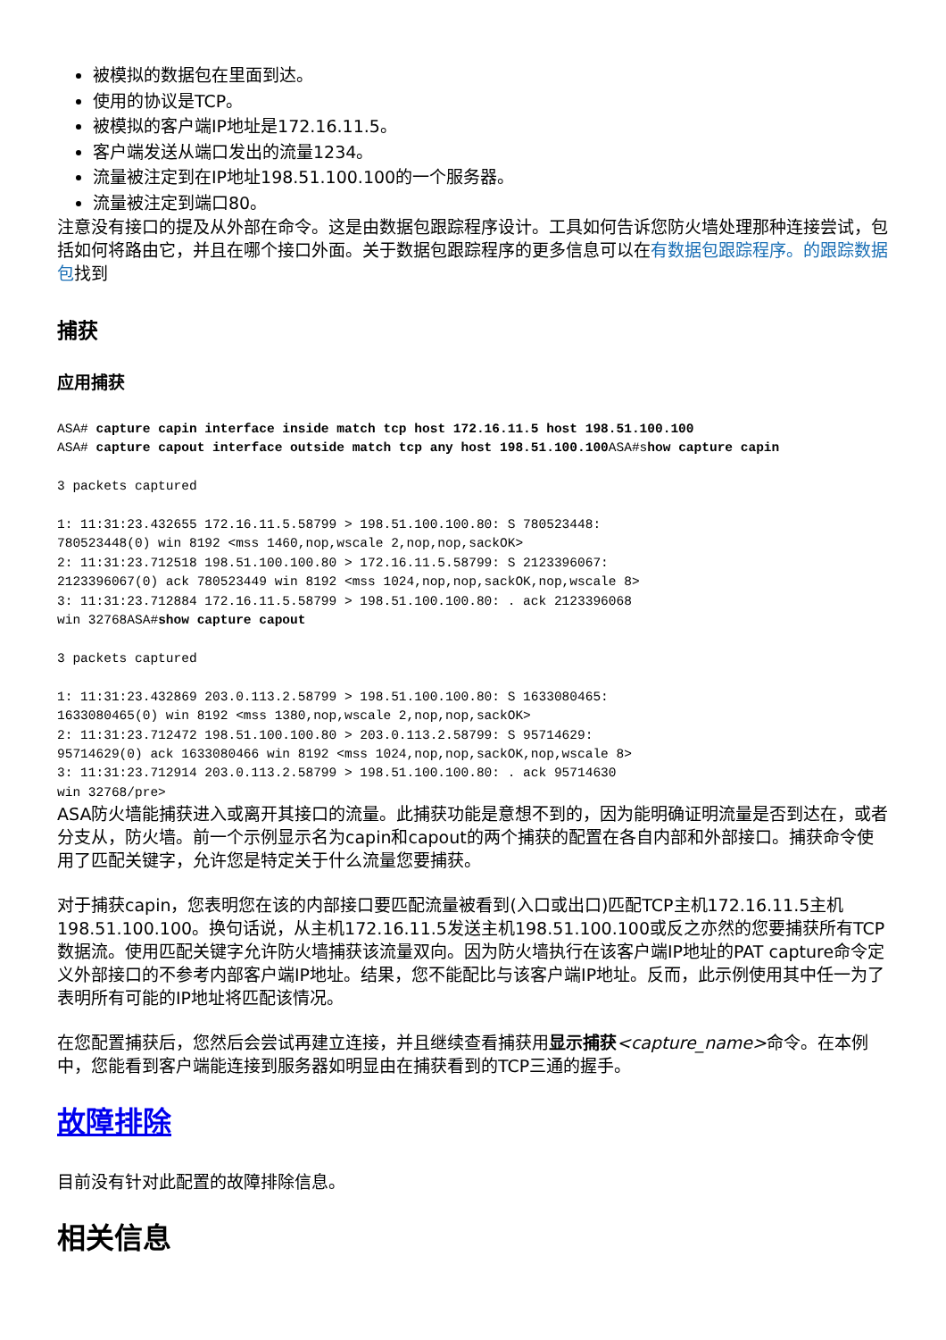被模拟的数据包在里面到达。
使用的协议是TCP。
被模拟的客户端IP地址是172.16.11.5。
客户端发送从端口发出的流量1234。
流量被注定到在IP地址198.51.100.100的一个服务器。
流量被注定到端口80。
注意没有接口的提及从外部在命令。这是由数据包跟踪程序设计。工具如何告诉您防火墙处理那种连接尝试，包括如何将路由它，并且在哪个接口外面。关于数据包跟踪程序的更多信息可以在有数据包跟踪程序。的跟踪数据包找到
捕获
应用捕获
ASA# capture capin interface inside match tcp host 172.16.11.5 host 198.51.100.100
ASA# capture capout interface outside match tcp any host 198.51.100.100 ASA#show capture capin

3 packets captured

1: 11:31:23.432655 172.16.11.5.58799 > 198.51.100.100.80: S 780523448:
780523448(0) win 8192 <mss 1460,nop,wscale 2,nop,nop,sackOK>
2: 11:31:23.712518 198.51.100.100.80 > 172.16.11.5.58799: S 2123396067:
2123396067(0) ack 780523449 win 8192 <mss 1024,nop,nop,sackOK,nop,wscale 8>
3: 11:31:23.712884 172.16.11.5.58799 > 198.51.100.100.80: . ack 2123396068
win 32768ASA#show capture capout

3 packets captured

1: 11:31:23.432869 203.0.113.2.58799 > 198.51.100.100.80: S 1633080465:
1633080465(0) win 8192 <mss 1380,nop,wscale 2,nop,nop,sackOK>
2: 11:31:23.712472 198.51.100.100.80 > 203.0.113.2.58799: S 95714629:
95714629(0) ack 1633080466 win 8192 <mss 1024,nop,nop,sackOK,nop,wscale 8>
3: 11:31:23.712914 203.0.113.2.58799 > 198.51.100.100.80: . ack 95714630
win 32768/pre>
ASA防火墙能捕获进入或离开其接口的流量。此捕获功能是意想不到的，因为能明确证明流量是否到达在，或者分支从，防火墙。前一个示例显示名为capin和capout的两个捕获的配置在各自内部和外部接口。捕获命令使用了匹配关键字，允许您是特定关于什么流量您要捕获。
对于捕获capin，您表明您在该的内部接口要匹配流量被看到(入口或出口)匹配TCP主机172.16.11.5主机198.51.100.100。换句话说，从主机172.16.11.5发送主机198.51.100.100或反之亦然的您要捕获所有TCP数据流。使用匹配关键字允许防火墙捕获该流量双向。因为防火墙执行在该客户端IP地址的PAT capture命令定义外部接口的不参考内部客户端IP地址。结果，您不能配比与该客户端IP地址。反而，此示例使用其中任一为了表明所有可能的IP地址将匹配该情况。
在您配置捕获后，您然后会尝试再建立连接，并且继续查看捕获用显示捕获<capture_name>命令。在本例中，您能看到客户端能连接到服务器如明显由在捕获看到的TCP三通的握手。
故障排除
目前没有针对此配置的故障排除信息。
相关信息